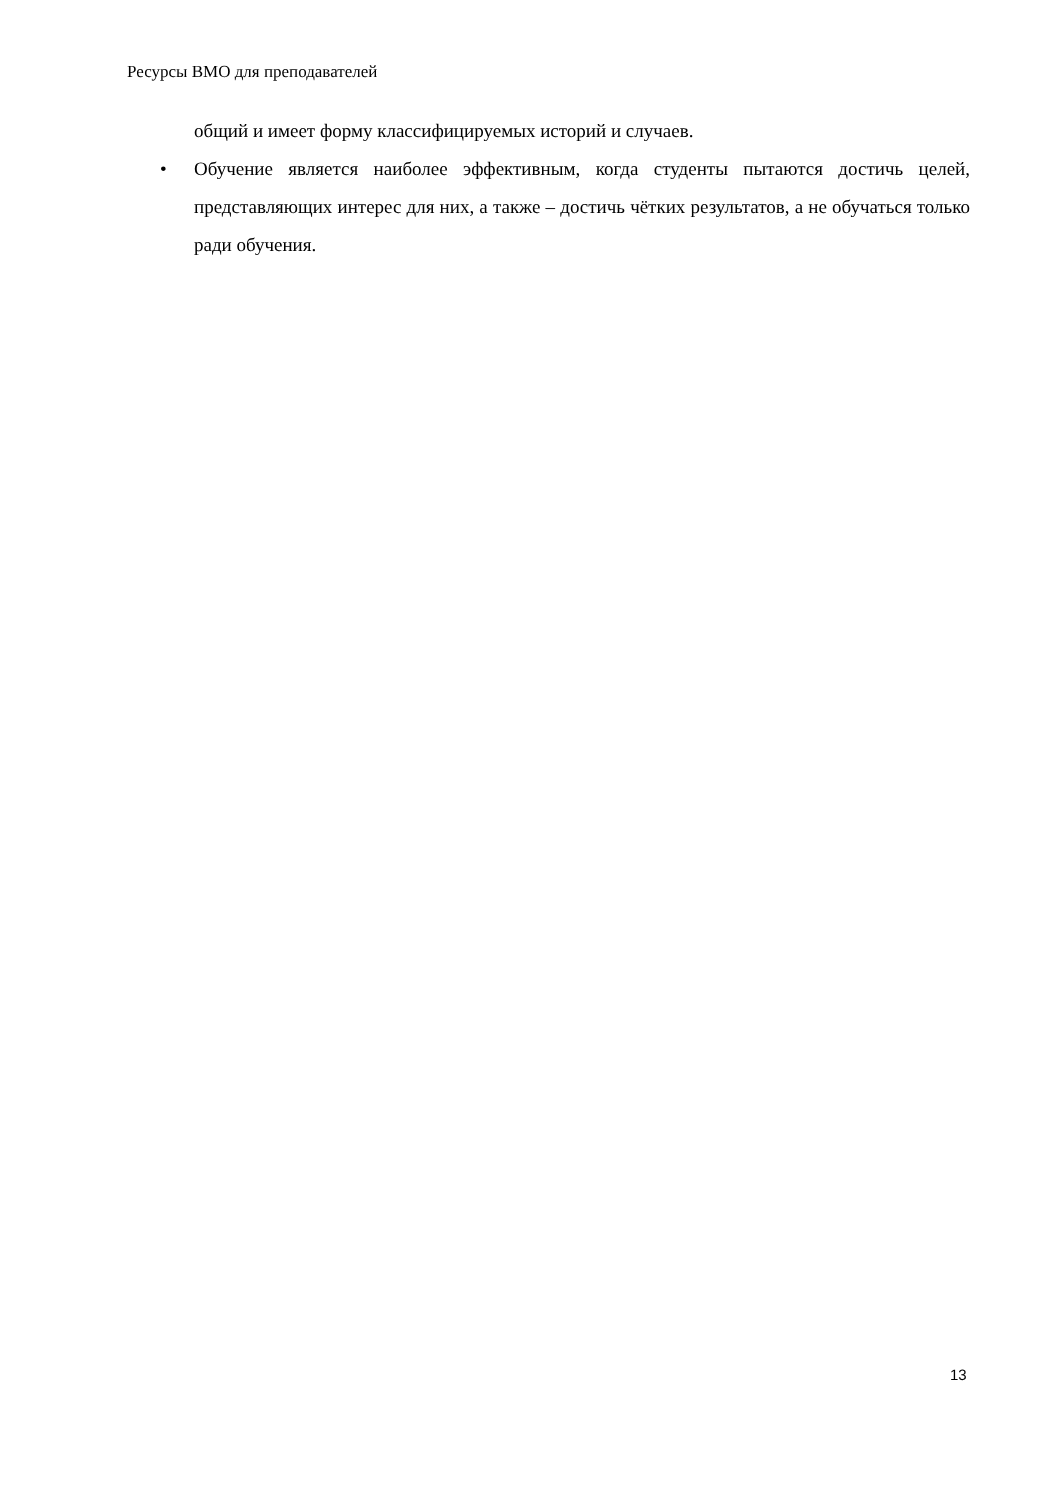Ресурсы ВМО для преподавателей
общий и имеет форму классифицируемых историй и случаев.
• Обучение является наиболее эффективным, когда студенты пытаются достичь целей, представляющих интерес для них, а также – достичь чётких результатов, а не обучаться только ради обучения.
13